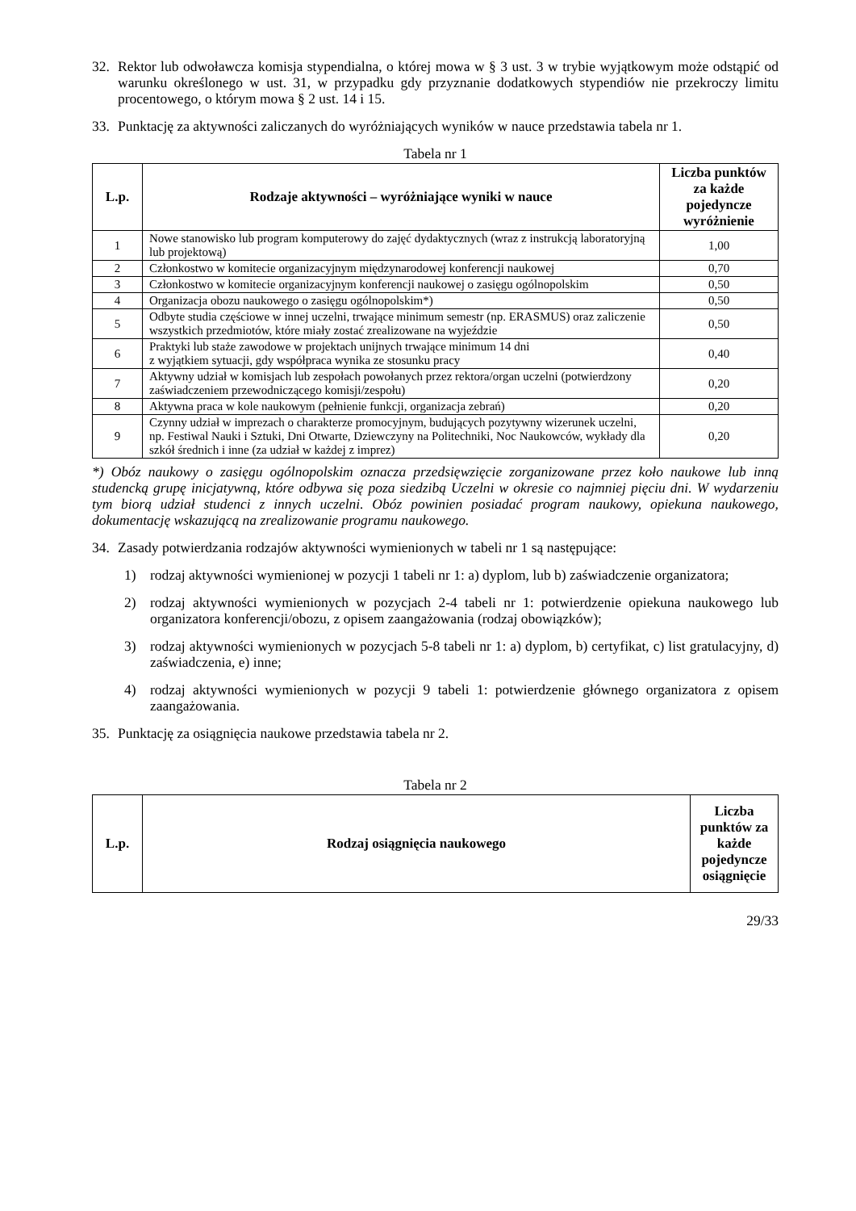32. Rektor lub odwoławcza komisja stypendialna, o której mowa w § 3 ust. 3 w trybie wyjątkowym może odstąpić od warunku określonego w ust. 31, w przypadku gdy przyznanie dodatkowych stypendiów nie przekroczy limitu procentowego, o którym mowa § 2 ust. 14 i 15.
33. Punktację za aktywności zaliczanych do wyróżniających wyników w nauce przedstawia tabela nr 1.
Tabela nr 1
| L.p. | Rodzaje aktywności – wyróżniające wyniki w nauce | Liczba punktów za każde pojedyncze wyróżnienie |
| --- | --- | --- |
| 1 | Nowe stanowisko lub program komputerowy do zajęć dydaktycznych (wraz z instrukcją laboratoryjną lub projektową) | 1,00 |
| 2 | Członkostwo w komitecie organizacyjnym międzynarodowej konferencji naukowej | 0,70 |
| 3 | Członkostwo w komitecie organizacyjnym konferencji naukowej o zasięgu ogólnopolskim | 0,50 |
| 4 | Organizacja obozu naukowego o zasięgu ogólnopolskim*) | 0,50 |
| 5 | Odbyte studia częściowe w innej uczelni, trwające minimum semestr (np. ERASMUS) oraz zaliczenie wszystkich przedmiotów, które miały zostać zrealizowane na wyjeździe | 0,50 |
| 6 | Praktyki lub staże zawodowe w projektach unijnych trwające minimum 14 dni z wyjątkiem sytuacji, gdy współpraca wynika ze stosunku pracy | 0,40 |
| 7 | Aktywny udział w komisjach lub zespołach powołanych przez rektora/organ uczelni (potwierdzony zaświadczeniem przewodniczącego komisji/zespołu) | 0,20 |
| 8 | Aktywna praca w kole naukowym (pełnienie funkcji, organizacja zebrań) | 0,20 |
| 9 | Czynny udział w imprezach o charakterze promocyjnym, budujących pozytywny wizerunek uczelni, np. Festiwal Nauki i Sztuki, Dni Otwarte, Dziewczyny na Politechniki, Noc Naukowców, wykłady dla szkół średnich i inne (za udział w każdej z imprez) | 0,20 |
*) Obóz naukowy o zasięgu ogólnopolskim oznacza przedsięwzięcie zorganizowane przez koło naukowe lub inną studencką grupę inicjatywną, które odbywa się poza siedzibą Uczelni w okresie co najmniej pięciu dni. W wydarzeniu tym biorą udział studenci z innych uczelni. Obóz powinien posiadać program naukowy, opiekuna naukowego, dokumentację wskazującą na zrealizowanie programu naukowego.
34. Zasady potwierdzania rodzajów aktywności wymienionych w tabeli nr 1 są następujące:
1) rodzaj aktywności wymienionej w pozycji 1 tabeli nr 1: a) dyplom, lub b) zaświadczenie organizatora;
2) rodzaj aktywności wymienionych w pozycjach 2-4 tabeli nr 1: potwierdzenie opiekuna naukowego lub organizatora konferencji/obozu, z opisem zaangażowania (rodzaj obowiązków);
3) rodzaj aktywności wymienionych w pozycjach 5-8 tabeli nr 1: a) dyplom, b) certyfikat, c) list gratulacyjny, d) zaświadczenia, e) inne;
4) rodzaj aktywności wymienionych w pozycji 9 tabeli 1: potwierdzenie głównego organizatora z opisem zaangażowania.
35. Punktację za osiągnięcia naukowe przedstawia tabela nr 2.
Tabela nr 2
| L.p. | Rodzaj osiągnięcia naukowego | Liczba punktów za każde pojedyncze osiągnięcie |
| --- | --- | --- |
29/33